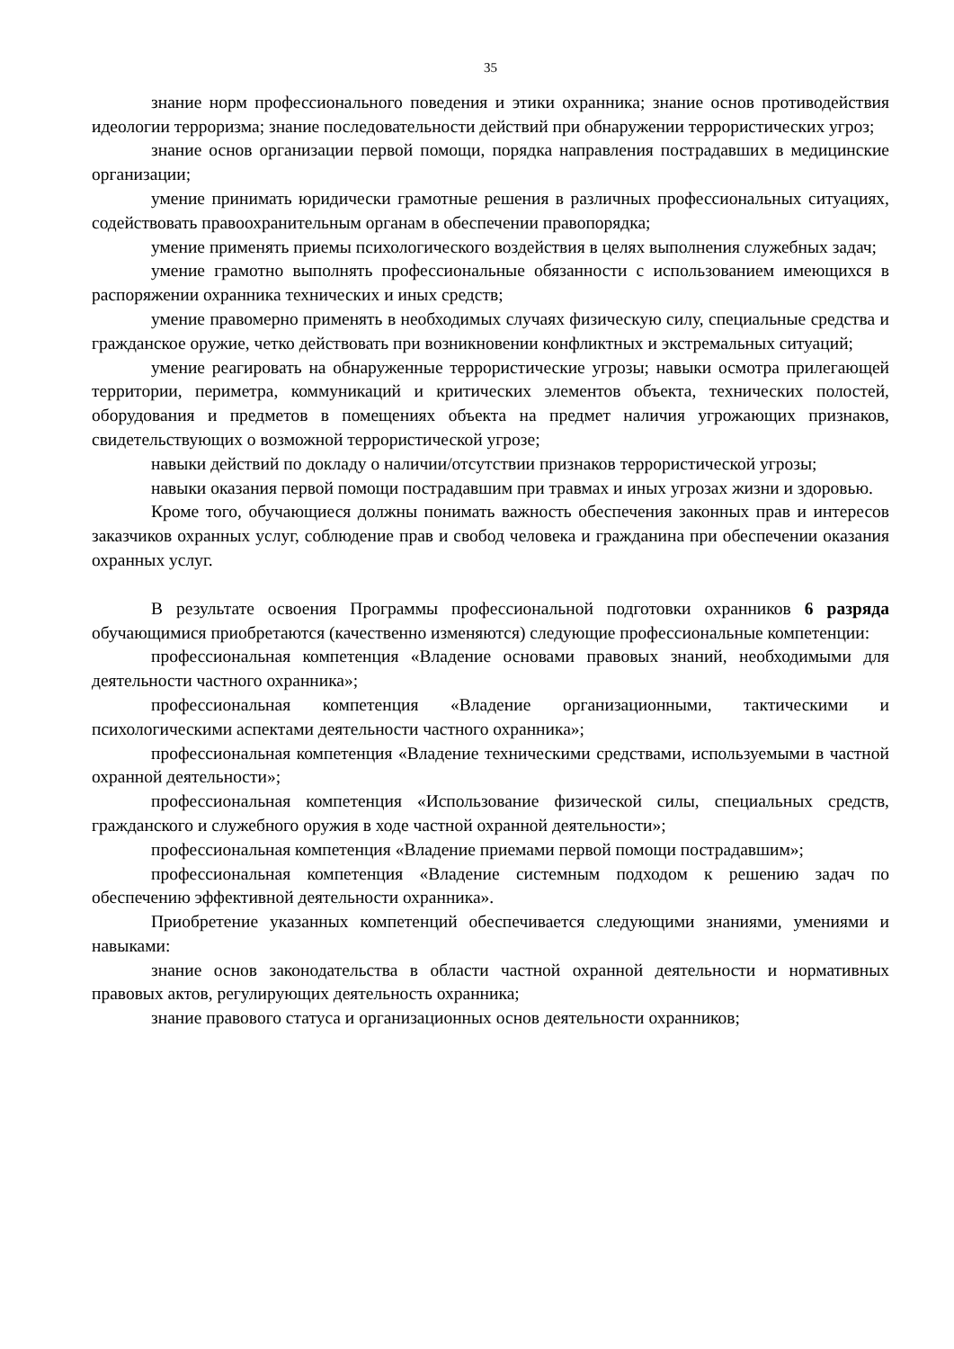35
знание норм профессионального поведения и этики охранника; знание основ противодействия идеологии терроризма; знание последовательности действий при обнаружении террористических угроз;
знание основ организации первой помощи, порядка направления пострадавших в медицинские организации;
умение принимать юридически грамотные решения в различных профессиональных ситуациях, содействовать правоохранительным органам в обеспечении правопорядка;
умение применять приемы психологического воздействия в целях выполнения служебных задач;
умение грамотно выполнять профессиональные обязанности с использованием имеющихся в распоряжении охранника технических и иных средств;
умение правомерно применять в необходимых случаях физическую силу, специальные средства и гражданское оружие, четко действовать при возникновении конфликтных и экстремальных ситуаций;
умение реагировать на обнаруженные террористические угрозы; навыки осмотра прилегающей территории, периметра, коммуникаций и критических элементов объекта, технических полостей, оборудования и предметов в помещениях объекта на предмет наличия угрожающих признаков, свидетельствующих о возможной террористической угрозе;
навыки действий по докладу о наличии/отсутствии признаков террористической угрозы;
навыки оказания первой помощи пострадавшим при травмах и иных угрозах жизни и здоровью.
Кроме того, обучающиеся должны понимать важность обеспечения законных прав и интересов заказчиков охранных услуг, соблюдение прав и свобод человека и гражданина при обеспечении оказания охранных услуг.
В результате освоения Программы профессиональной подготовки охранников 6 разряда обучающимися приобретаются (качественно изменяются) следующие профессиональные компетенции:
профессиональная компетенция «Владение основами правовых знаний, необходимыми для деятельности частного охранника»;
профессиональная компетенция «Владение организационными, тактическими и психологическими аспектами деятельности частного охранника»;
профессиональная компетенция «Владение техническими средствами, используемыми в частной охранной деятельности»;
профессиональная компетенция «Использование физической силы, специальных средств, гражданского и служебного оружия в ходе частной охранной деятельности»;
профессиональная компетенция «Владение приемами первой помощи пострадавшим»;
профессиональная компетенция «Владение системным подходом к решению задач по обеспечению эффективной деятельности охранника».
Приобретение указанных компетенций обеспечивается следующими знаниями, умениями и навыками:
знание основ законодательства в области частной охранной деятельности и нормативных правовых актов, регулирующих деятельность охранника;
знание правового статуса и организационных основ деятельности охранников;